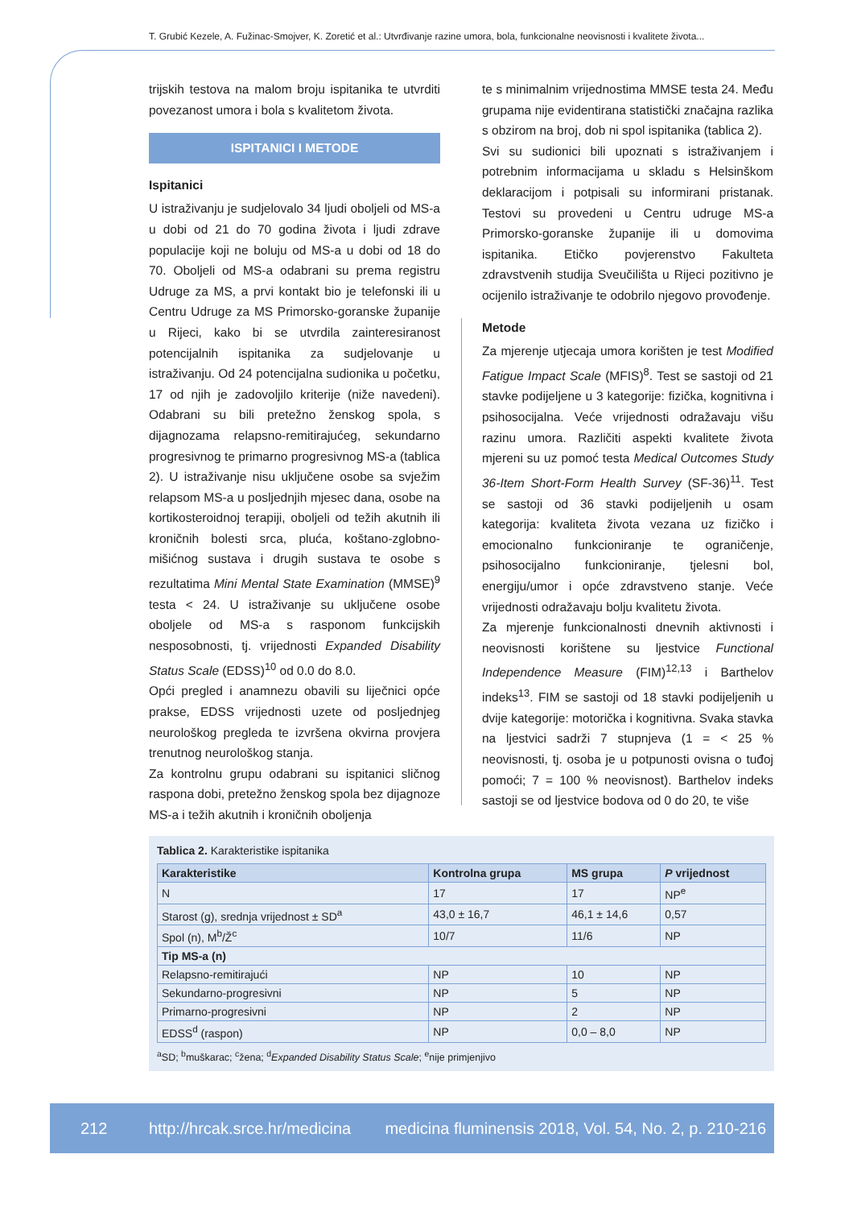T. Grubić Kezele, A. Fužinac-Smojver, K. Zoretić et al.: Utvrđivanje razine umora, bola, funkcionalne neovisnosti i kvalitete života...
trijskih testova na malom broju ispitanika te utvrditi povezanost umora i bola s kvalitetom života.
ISPITANICI I METODE
Ispitanici
U istraživanju je sudjelovalo 34 ljudi oboljeli od MS-a u dobi od 21 do 70 godina života i ljudi zdrave populacije koji ne boluju od MS-a u dobi od 18 do 70. Oboljeli od MS-a odabrani su prema registru Udruge za MS, a prvi kontakt bio je telefonski ili u Centru Udruge za MS Primorsko-goranske županije u Rijeci, kako bi se utvrdila zainteresiranost potencijalnih ispitanika za sudjelovanje u istraživanju. Od 24 potencijalna sudionika u početku, 17 od njih je zadovoljilo kriterije (niže navedeni). Odabrani su bili pretežno ženskog spola, s dijagnozama relapsno-remitirajućeg, sekundarno progresivnog te primarno progresivnog MS-a (tablica 2). U istraživanje nisu uključene osobe sa svježim relapsom MS-a u posljednjih mjesec dana, osobe na kortikosteroidnoj terapiji, oboljeli od težih akutnih ili kroničnih bolesti srca, pluća, koštano-zglobno-mišićnog sustava i drugih sustava te osobe s rezultatima Mini Mental State Examination (MMSE)<sup>9</sup> testa < 24. U istraživanje su uključene osobe oboljele od MS-a s rasponom funkcijskih nesposobnosti, tj. vrijednosti Expanded Disability Status Scale (EDSS)<sup>10</sup> od 0.0 do 8.0.
Opći pregled i anamnezu obavili su liječnici opće prakse, EDSS vrijednosti uzete od posljednjeg neurološkog pregleda te izvršena okvirna provjera trenutnog neurološkog stanja.
Za kontrolnu grupu odabrani su ispitanici sličnog raspona dobi, pretežno ženskog spola bez dijagnoze MS-a i težih akutnih i kroničnih oboljenja
te s minimalnim vrijednostima MMSE testa 24. Među grupama nije evidentirana statistički značajna razlika s obzirom na broj, dob ni spol ispitanika (tablica 2).
Svi su sudionici bili upoznati s istraživanjem i potrebnim informacijama u skladu s Helsinškom deklaracijom i potpisali su informirani pristanak. Testovi su provedeni u Centru udruge MS-a Primorsko-goranske županije ili u domovima ispitanika. Etičko povjerenstvo Fakulteta zdravstvenih studija Sveučilišta u Rijeci pozitivno je ocijenilo istraživanje te odobrilo njegovo provođenje.
Metode
Za mjerenje utjecaja umora korišten je test Modified Fatigue Impact Scale (MFIS)<sup>8</sup>. Test se sastoji od 21 stavke podijeljene u 3 kategorije: fizička, kognitivna i psihosocijalna. Veće vrijednosti odražavaju višu razinu umora. Različiti aspekti kvalitete života mjereni su uz pomoć testa Medical Outcomes Study 36-Item Short-Form Health Survey (SF-36)<sup>11</sup>. Test se sastoji od 36 stavki podijeljenih u osam kategorija: kvaliteta života vezana uz fizičko i emocionalno funkcioniranje te ograničenje, psihosocijalno funkcioniranje, tjelesni bol, energiju/umor i opće zdravstveno stanje. Veće vrijednosti odražavaju bolju kvalitetu života.
Za mjerenje funkcionalnosti dnevnih aktivnosti i neovisnosti korištene su ljestvice Functional Independence Measure (FIM)<sup>12,13</sup> i Barthelov indeks<sup>13</sup>. FIM se sastoji od 18 stavki podijeljenih u dvije kategorije: motorička i kognitivna. Svaka stavka na ljestvici sadrži 7 stupnjeva (1 = < 25 % neovisnosti, tj. osoba je u potpunosti ovisna o tuđoj pomoći; 7 = 100 % neovisnost). Barthelov indeks sastoji se od ljestvice bodova od 0 do 20, te više
Tablica 2. Karakteristike ispitanika
| Karakteristike | Kontrolna grupa | MS grupa | P vrijednost |
| --- | --- | --- | --- |
| N | 17 | 17 | NP<sup>e</sup> |
| Starost (g), srednja vrijednost ± SD<sup>a</sup> | 43,0 ± 16,7 | 46,1 ± 14,6 | 0,57 |
| Spol (n), M<sup>b</sup>/Ž<sup>c</sup> | 10/7 | 11/6 | NP |
| Tip MS-a (n) | | | |
| Relapsno-remitirajući | NP | 10 | NP |
| Sekundarno-progresivni | NP | 5 | NP |
| Primarno-progresivni | NP | 2 | NP |
| EDSS<sup>d</sup> (raspon) | NP | 0,0 – 8,0 | NP |
<sup>a</sup> SD; <sup>b</sup>muškarac; <sup>c</sup>žena; <sup>d</sup>Expanded Disability Status Scale; <sup>e</sup>nije primjenjivo
212 http://hrcak.srce.hr/medicina medicina fluminensis 2018, Vol. 54, No. 2, p. 210-216